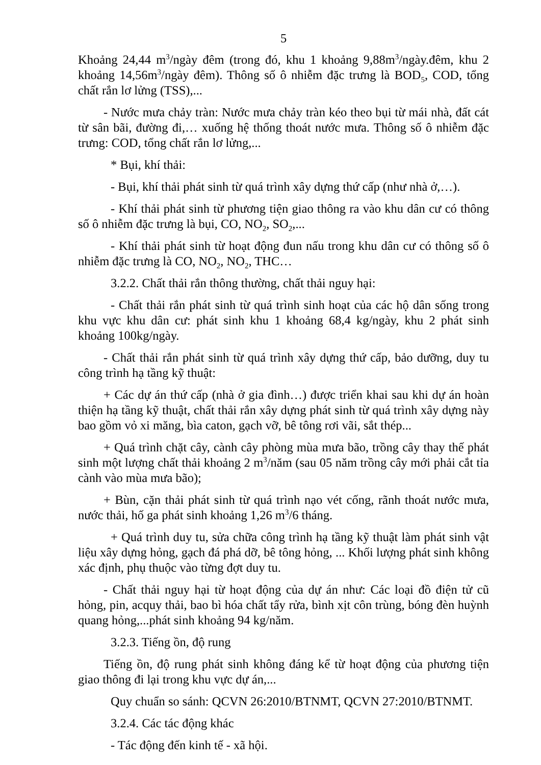5
Khoảng 24,44 m<sup>3</sup>/ngày đêm (trong đó, khu 1 khoảng 9,88m<sup>3</sup>/ngày.đêm, khu 2 khoảng 14,56m<sup>3</sup>/ngày đêm). Thông số ô nhiễm đặc trưng là BOD<sub>5</sub>, COD, tổng chất rắn lơ lửng (TSS),...
- Nước mưa chảy tràn: Nước mưa chảy tràn kéo theo bụi từ mái nhà, đất cát từ sân bãi, đường đi,… xuống hệ thống thoát nước mưa. Thông số ô nhiễm đặc trưng: COD, tổng chất rắn lơ lửng,...
* Bụi, khí thải:
- Bụi, khí thải phát sinh từ quá trình xây dựng thứ cấp (như nhà ở,…).
- Khí thải phát sinh từ phương tiện giao thông ra vào khu dân cư có thông số ô nhiễm đặc trưng là bụi, CO, NO<sub>2</sub>, SO<sub>2</sub>,...
- Khí thải phát sinh từ hoạt động đun nấu trong khu dân cư có thông số ô nhiễm đặc trưng là CO, NO<sub>2</sub>, NO<sub>2</sub>, THC…
3.2.2. Chất thải rắn thông thường, chất thải nguy hại:
- Chất thải rắn phát sinh từ quá trình sinh hoạt của các hộ dân sống trong khu vực khu dân cư: phát sinh khu 1 khoảng 68,4 kg/ngày, khu 2 phát sinh khoảng 100kg/ngày.
- Chất thải rắn phát sinh từ quá trình xây dựng thứ cấp, bảo dưỡng, duy tu công trình hạ tầng kỹ thuật:
+ Các dự án thứ cấp (nhà ở gia đình…) được triển khai sau khi dự án hoàn thiện hạ tầng kỹ thuật, chất thải rắn xây dựng phát sinh từ quá trình xây dựng này bao gồm vỏ xi măng, bìa caton, gạch vỡ, bê tông rơi vãi, sắt thép...
+ Quá trình chặt cây, cành cây phòng mùa mưa bão, trồng cây thay thế phát sinh một lượng chất thải khoảng 2 m<sup>3</sup>/năm (sau 05 năm trồng cây mới phải cắt tỉa cành vào mùa mưa bão);
+ Bùn, cặn thải phát sinh từ quá trình nạo vét cống, rãnh thoát nước mưa, nước thải, hố ga phát sinh khoảng 1,26 m<sup>3</sup>/6 tháng.
+ Quá trình duy tu, sửa chữa công trình hạ tầng kỹ thuật làm phát sinh vật liệu xây dựng hỏng, gạch đá phá dỡ, bê tông hỏng, ... Khối lượng phát sinh không xác định, phụ thuộc vào từng đợt duy tu.
- Chất thải nguy hại từ hoạt động của dự án như: Các loại đồ điện tử cũ hỏng, pin, acquy thải, bao bì hóa chất tẩy rửa, bình xịt côn trùng, bóng đèn huỳnh quang hỏng,...phát sinh khoảng 94 kg/năm.
3.2.3. Tiếng ồn, độ rung
Tiếng ồn, độ rung phát sinh không đáng kể từ hoạt động của phương tiện giao thông đi lại trong khu vực dự án,...
Quy chuẩn so sánh: QCVN 26:2010/BTNMT, QCVN 27:2010/BTNMT.
3.2.4. Các tác động khác
- Tác động đến kinh tế - xã hội.